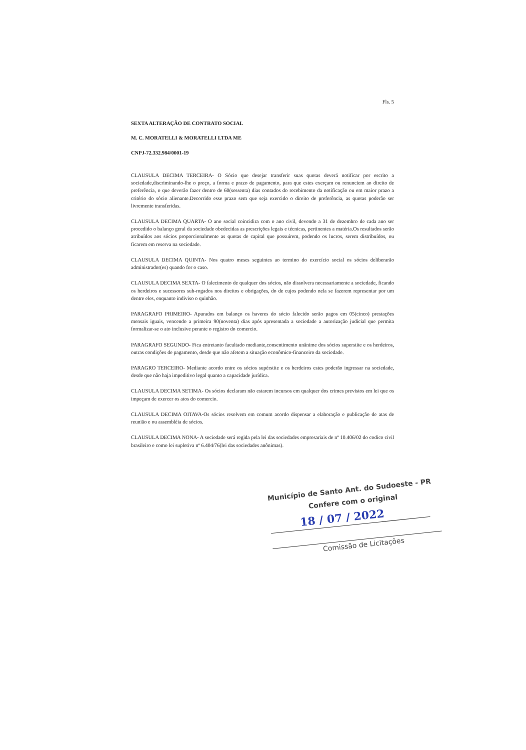Fls. 5
SEXTA ALTERAÇÃO DE CONTRATO SOCIAL
M. C. MORATELLI & MORATELLI LTDA ME
CNPJ-72.332.984/0001-19
CLAUSULA DECIMA TERCEIRA- O Sócio que desejar transferir suas quotas deverá notificar por escrito a sociedade,discriminando-lhe o preço, a forma e prazo de pagamento, para que estes exerçam ou renunciem ao direito de preferência, o que deverão fazer dentro de 60(sessenta) dias contados do recebimento da notificação ou em maior prazo a critério do sócio alienante.Decorrido esse prazo sem que seja exercido o direito de preferência, as quotas poderão ser livremente transferidas.
CLAUSULA DECIMA QUARTA- O ano social coincidira com o ano civil, devendo a 31 de dezembro de cada ano ser procedido o balanço geral da sociedade obedecidas as prescrições legais e técnicas, pertinentes a matéria.Os resultados serão atribuídos aos sócios proporcionalmente as quotas de capital que possuírem, podendo os lucros, serem distribuídos, ou ficarem em reserva na sociedade.
CLAUSULA DECIMA QUINTA- Nos quatro meses seguintes ao termino do exercício social os sócios deliberarão administrador(es) quando for o caso.
CLAUSULA DECIMA SEXTA- O falecimento de qualquer dos sócios, não dissolvera necessariamente a sociedade, ficando os herdeiros e sucessores sub-rogados nos direitos e obrigações, do de cujos podendo nela se fazerem representar por um dentre eles, enquanto indiviso o quinhão.
PARAGRAFO PRIMEIRO- Apurados em balanço os haveres do sócio falecido serão pagos em 05(cinco) prestações mensais iguais, vencendo a primeira 90(noventa) dias após apresentada a sociedade a autorização judicial que permita formalizar-se o ato inclusive perante o registro do comercio.
PARAGRAFO SEGUNDO- Fica entretanto facultado mediante,consentimento unânime dos sócios superstite e os herdeiros, outras condições de pagamento, desde que não afetem a situação econômico-financeiro da sociedade.
PARAGRO TERCEIRO- Mediante acordo entre os sócios supérstite e os herdeiros estes poderão ingressar na sociedade, desde que não haja impeditivo legal quanto a capacidade jurídica.
CLAUSULA DECIMA SETIMA- Os sócios declaram não estarem incursos em qualquer dos crimes previstos em lei que os impeçam de exercer os atos do comercio.
CLAUSULA DECIMA OITAVA-Os sócios resolvem em comum acordo dispensar a elaboração e publicação de atas de reunião e ou assembléia de sócios.
CLAUSULA DECIMA NONA- A sociedade será regida pela lei das sociedades empresariais de nº 10.406/02 do codico civil brasileiro e como lei supletiva nº 6.404/76(lei das sociedades anônimas).
Município de Santo Ant. do Sudoeste - PR
Confere com o original
18 / 07 / 2022
Comissão de Licitações